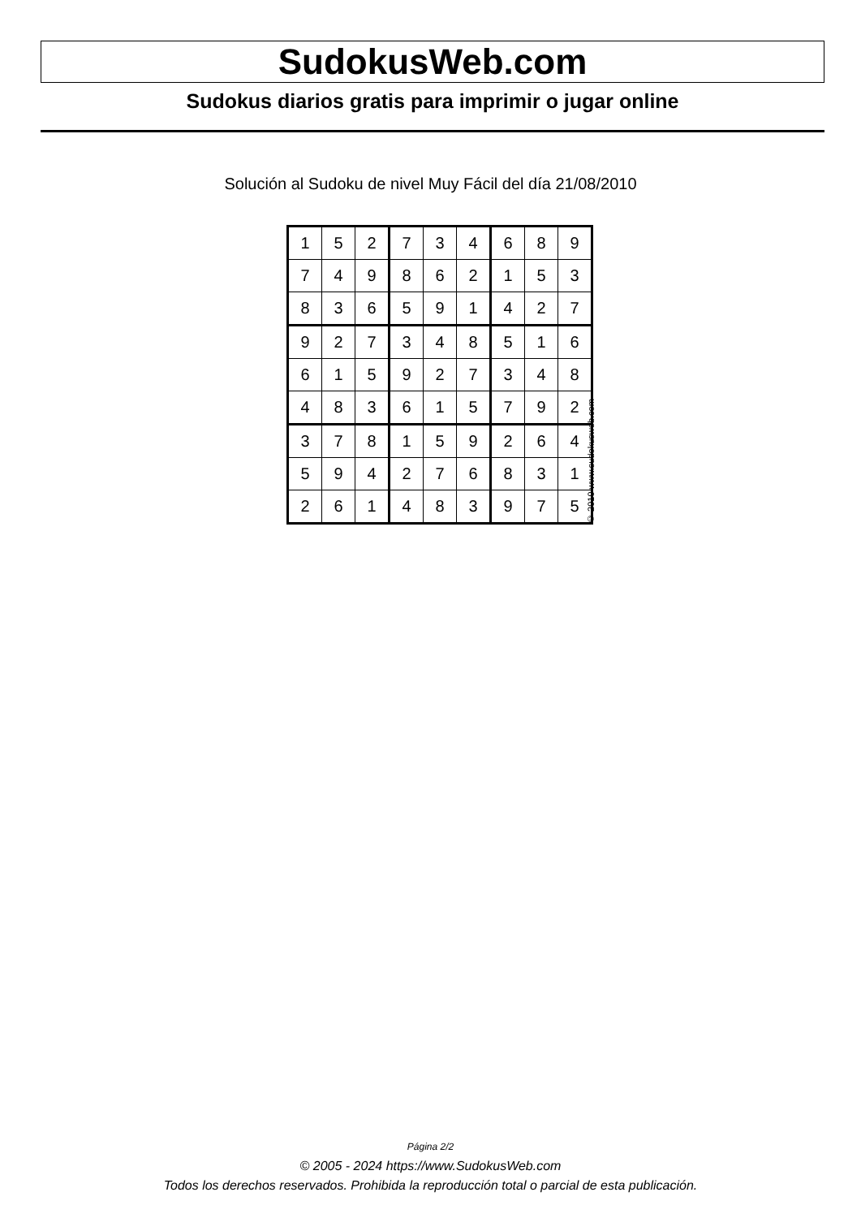SudokusWeb.com
Sudokus diarios gratis para imprimir o jugar online
Solución al Sudoku de nivel Muy Fácil del día 21/08/2010
| 1 | 5 | 2 | 7 | 3 | 4 | 6 | 8 | 9 |
| 7 | 4 | 9 | 8 | 6 | 2 | 1 | 5 | 3 |
| 8 | 3 | 6 | 5 | 9 | 1 | 4 | 2 | 7 |
| 9 | 2 | 7 | 3 | 4 | 8 | 5 | 1 | 6 |
| 6 | 1 | 5 | 9 | 2 | 7 | 3 | 4 | 8 |
| 4 | 8 | 3 | 6 | 1 | 5 | 7 | 9 | 2 |
| 3 | 7 | 8 | 1 | 5 | 9 | 2 | 6 | 4 |
| 5 | 9 | 4 | 2 | 7 | 6 | 8 | 3 | 1 |
| 2 | 6 | 1 | 4 | 8 | 3 | 9 | 7 | 5 |
© 2010 www.sudokusweb.com
Página 2/2
© 2005 - 2024 https://www.SudokusWeb.com
Todos los derechos reservados. Prohibida la reproducción total o parcial de esta publicación.